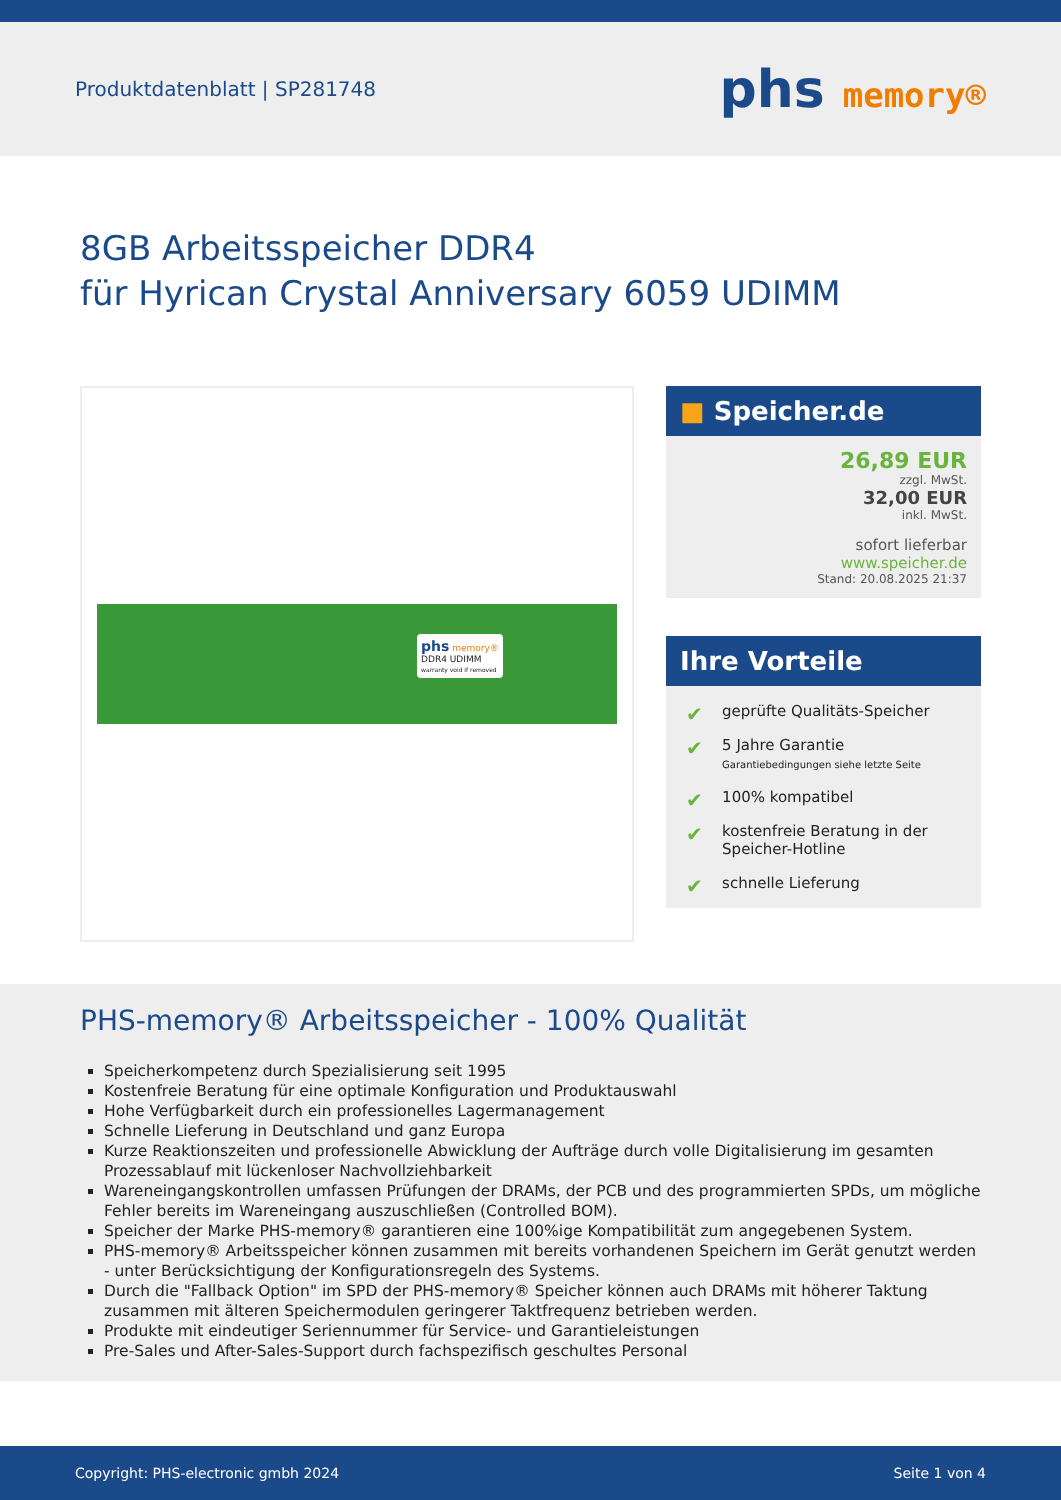Produktdatenblatt | SP281748
phs memory®
8GB Arbeitsspeicher DDR4
für Hyrican Crystal Anniversary 6059 UDIMM
phs memory®
DDR4 UDIMM
warranty void if removed
■ Speicher.de
26,89 EUR
zzgl. MwSt.
32,00 EUR
inkl. MwSt.
sofort lieferbar
www.speicher.de
Stand: 20.08.2025 21:37
Ihre Vorteile
✔ geprüfte Qualitäts-Speicher
✔ 5 Jahre Garantie
Garantiebedingungen siehe letzte Seite
✔ 100% kompatibel
✔ kostenfreie Beratung in der Speicher-Hotline
✔ schnelle Lieferung
PHS-memory® Arbeitsspeicher - 100% Qualität
Speicherkompetenz durch Spezialisierung seit 1995
Kostenfreie Beratung für eine optimale Konfiguration und Produktauswahl
Hohe Verfügbarkeit durch ein professionelles Lagermanagement
Schnelle Lieferung in Deutschland und ganz Europa
Kurze Reaktionszeiten und professionelle Abwicklung der Aufträge durch volle Digitalisierung im gesamten Prozessablauf mit lückenloser Nachvollziehbarkeit
Wareneingangskontrollen umfassen Prüfungen der DRAMs, der PCB und des programmierten SPDs, um mögliche Fehler bereits im Wareneingang auszuschließen (Controlled BOM).
Speicher der Marke PHS-memory® garantieren eine 100%ige Kompatibilität zum angegebenen System.
PHS-memory® Arbeitsspeicher können zusammen mit bereits vorhandenen Speichern im Gerät genutzt werden - unter Berücksichtigung der Konfigurationsregeln des Systems.
Durch die "Fallback Option" im SPD der PHS-memory® Speicher können auch DRAMs mit höherer Taktung zusammen mit älteren Speichermodulen geringerer Taktfrequenz betrieben werden.
Produkte mit eindeutiger Seriennummer für Service- und Garantieleistungen
Pre-Sales und After-Sales-Support durch fachspezifisch geschultes Personal
Copyright: PHS-electronic gmbh 2024 Seite 1 von 4